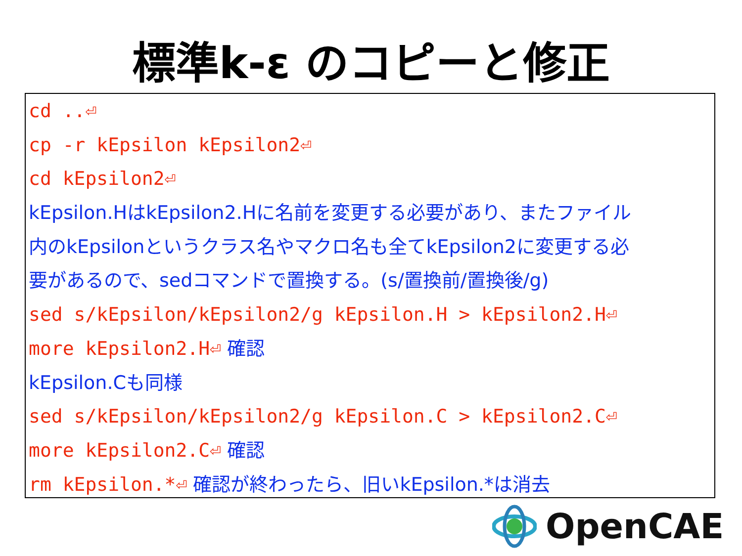標準k-ε のコピーと修正
cd ..⏎
cp -r kEpsilon kEpsilon2⏎
cd kEpsilon2⏎
kEpsilon.HはkEpsilon2.Hに名前を変更する必要があり、またファイル
内のkEpsilonというクラス名やマクロ名も全てkEpsilon2に変更する必
要があるので、sedコマンドで置換する。(s/置換前/置換後/g)
sed s/kEpsilon/kEpsilon2/g kEpsilon.H > kEpsilon2.H⏎
more kEpsilon2.H⏎ 確認
kEpsilon.Cも同様
sed s/kEpsilon/kEpsilon2/g kEpsilon.C > kEpsilon2.C⏎
more kEpsilon2.C⏎ 確認
rm kEpsilon.*⏎ 確認が終わったら、旧いkEpsilon.*は消去
OpenCAE